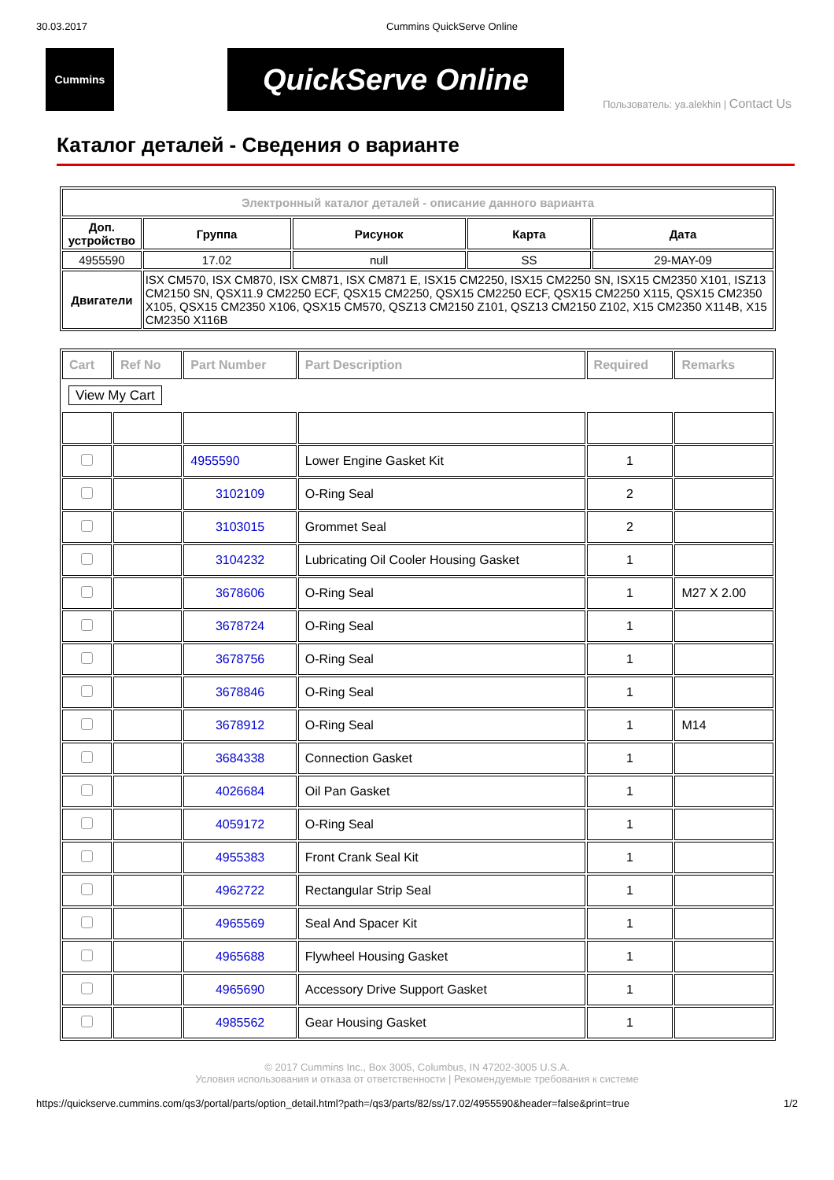30.03.2017 Cummins QuickServe Online
Cummins
QuickServe Online
Пользователь: ya.alekhin | Contact Us
Каталог деталей - Сведения о варианте
| Электронный каталог деталей - описание данного варианта | | | | |
| Доп. устройство | Группа | Рисунок | Карта | Дата |
| 4955590 | 17.02 | null | SS | 29-MAY-09 |
| Двигатели | ISX CM570, ISX CM870, ISX CM871, ISX CM871 E, ISX15 CM2250, ISX15 CM2250 SN, ISX15 CM2350 X101, ISZ13 CM2150 SN, QSX11.9 CM2250 ECF, QSX15 CM2250, QSX15 CM2250 ECF, QSX15 CM2250 X115, QSX15 CM2350 X105, QSX15 CM2350 X106, QSX15 CM570, QSZ13 CM2150 Z101, QSZ13 CM2150 Z102, X15 CM2350 X114B, X15 CM2350 X116B | | | |
| Cart | Ref No | Part Number | Part Description | Required | Remarks |
| --- | --- | --- | --- | --- | --- |
| View My Cart | | | | | |
| | | 4955590 | Lower Engine Gasket Kit | 1 | |
| | | 3102109 | O-Ring Seal | 2 | |
| | | 3103015 | Grommet Seal | 2 | |
| | | 3104232 | Lubricating Oil Cooler Housing Gasket | 1 | |
| | | 3678606 | O-Ring Seal | 1 | M27 X 2.00 |
| | | 3678724 | O-Ring Seal | 1 | |
| | | 3678756 | O-Ring Seal | 1 | |
| | | 3678846 | O-Ring Seal | 1 | |
| | | 3678912 | O-Ring Seal | 1 | M14 |
| | | 3684338 | Connection Gasket | 1 | |
| | | 4026684 | Oil Pan Gasket | 1 | |
| | | 4059172 | O-Ring Seal | 1 | |
| | | 4955383 | Front Crank Seal Kit | 1 | |
| | | 4962722 | Rectangular Strip Seal | 1 | |
| | | 4965569 | Seal And Spacer Kit | 1 | |
| | | 4965688 | Flywheel Housing Gasket | 1 | |
| | | 4965690 | Accessory Drive Support Gasket | 1 | |
| | | 4985562 | Gear Housing Gasket | 1 | |
© 2017 Cummins Inc., Box 3005, Columbus, IN 47202-3005 U.S.A.
Условия использования и отказа от ответственности | Рекомендуемые требования к системе
https://quickserve.cummins.com/qs3/portal/parts/option_detail.html?path=/qs3/parts/82/ss/17.02/4955590&header=false&print=true 1/2